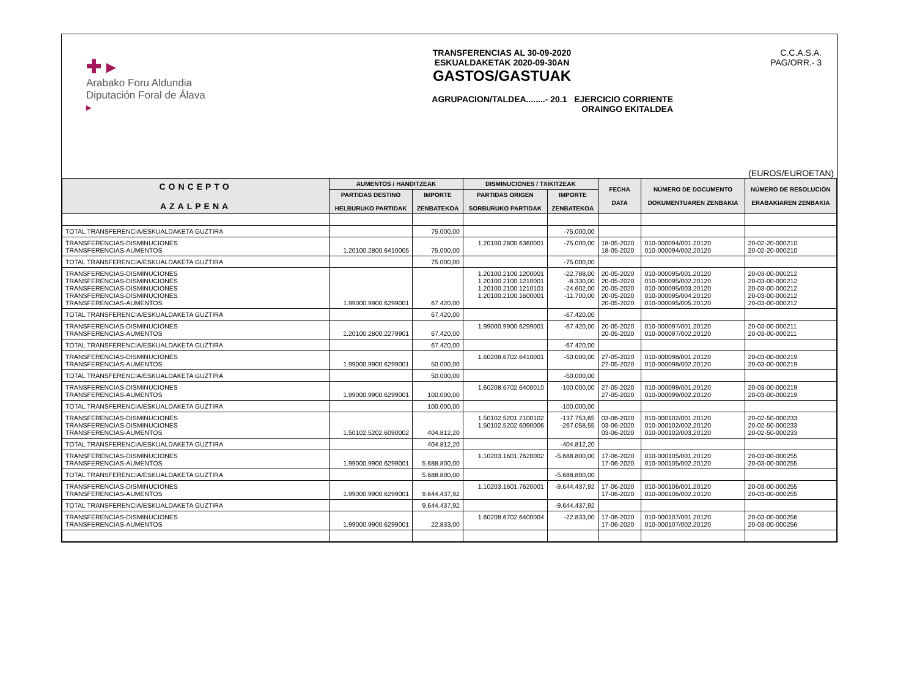✚ ▸
Arabako Foru Aldundia
Diputación Foral de Álava
▸
TRANSFERENCIAS AL 30-09-2020
ESKUALDAKETAK 2020-09-30AN
GASTOS/GASTUAK
AGRUPACION/TALDEA........- 20.1 EJERCICIO CORRIENTE
ORAINGO EKITALDEA
C.C.A.S.A.
PAG/ORR.- 3
(EUROS/EUROETAN)
| CONCEPTO AZALPENA | AUMENTOS / HANDITZEAK | | DISMINUCIONES / TXIKITZEAK | | FECHA DATA | NÚMERO DE DOCUMENTO DOKUMENTUAREN ZENBAKIA | NÚMERO DE RESOLUCIÓN ERABAKIAREN ZENBAKIA |
| --- | --- | --- | --- | --- | --- | --- | --- |
| | PARTIDAS DESTINO HELBURUKO PARTIDAK | IMPORTE ZENBATEKOA | PARTIDAS ORIGEN SORBURUKO PARTIDAK | IMPORTE ZENBATEKOA | | | |
| TOTAL TRANSFERENCIA/ESKUALDAKETA GUZTIRA | | 75.000,00 | | -75.000,00 | | | |
| TRANSFERENCIAS-DISMINUCIONES TRANSFERENCIAS-AUMENTOS | 1.20100.2800.6410005 | 75.000,00 | 1.20100.2800.6360001 | -75.000,00 | 18-05-2020 18-05-2020 | 010-000094/001.20120 010-000094/002.20120 | 20-02-20-000210 20-02-20-000210 |
| TOTAL TRANSFERENCIA/ESKUALDAKETA GUZTIRA | | 75.000,00 | | -75.000,00 | | | |
| TRANSFERENCIAS-DISMINUCIONES TRANSFERENCIAS-DISMINUCIONES TRANSFERENCIAS-DISMINUCIONES TRANSFERENCIAS-DISMINUCIONES TRANSFERENCIAS-AUMENTOS | 1.99000.9900.6299001 | 67.420,00 | 1.20100.2100.1200001 1.20100.2100.1210001 1.20100.2100.1210101 1.20100.2100.1600001 | -22.788,00 -8.330,00 -24.602,00 -11.700,00 | 20-05-2020 20-05-2020 20-05-2020 20-05-2020 20-05-2020 | 010-000095/001.20120 010-000095/002.20120 010-000095/003.20120 010-000095/004.20120 010-000095/005.20120 | 20-03-00-000212 20-03-00-000212 20-03-00-000212 20-03-00-000212 20-03-00-000212 |
| TOTAL TRANSFERENCIA/ESKUALDAKETA GUZTIRA | | 67.420,00 | | -67.420,00 | | | |
| TRANSFERENCIAS-DISMINUCIONES TRANSFERENCIAS-AUMENTOS | 1.20100.2800.2279901 | 67.420,00 | 1.99000.9900.6299001 | -67.420,00 | 20-05-2020 20-05-2020 | 010-000097/001.20120 010-000097/002.20120 | 20-03-00-000211 20-03-00-000211 |
| TOTAL TRANSFERENCIA/ESKUALDAKETA GUZTIRA | | 67.420,00 | | -67.420,00 | | | |
| TRANSFERENCIAS-DISMINUCIONES TRANSFERENCIAS-AUMENTOS | 1.99000.9900.6299001 | 50.000,00 | 1.60208.6702.6410001 | -50.000,00 | 27-05-2020 27-05-2020 | 010-000098/001.20120 010-000098/002.20120 | 20-03-00-000219 20-03-00-000219 |
| TOTAL TRANSFERENCIA/ESKUALDAKETA GUZTIRA | | 50.000,00 | | -50.000,00 | | | |
| TRANSFERENCIAS-DISMINUCIONES TRANSFERENCIAS-AUMENTOS | 1.99000.9900.6299001 | 100.000,00 | 1.60208.6702.6400010 | -100.000,00 | 27-05-2020 27-05-2020 | 010-000099/001.20120 010-000099/002.20120 | 20-03-00-000219 20-03-00-000219 |
| TOTAL TRANSFERENCIA/ESKUALDAKETA GUZTIRA | | 100.000,00 | | -100.000,00 | | | |
| TRANSFERENCIAS-DISMINUCIONES TRANSFERENCIAS-DISMINUCIONES TRANSFERENCIAS-AUMENTOS | 1.50102.5202.6090002 | 404.812,20 | 1.50102.5201.2100102 1.50102.5202.6090006 | -137.753,65 -267.058,55 | 03-06-2020 03-06-2020 03-06-2020 | 010-000102/001.20120 010-000102/002.20120 010-000102/003.20120 | 20-02-50-000233 20-02-50-000233 20-02-50-000233 |
| TOTAL TRANSFERENCIA/ESKUALDAKETA GUZTIRA | | 404.812,20 | | -404.812,20 | | | |
| TRANSFERENCIAS-DISMINUCIONES TRANSFERENCIAS-AUMENTOS | 1.99000.9900.6299001 | 5.688.800,00 | 1.10203.1601.7620002 | -5.688.800,00 | 17-06-2020 17-06-2020 | 010-000105/001.20120 010-000105/002.20120 | 20-03-00-000255 20-03-00-000255 |
| TOTAL TRANSFERENCIA/ESKUALDAKETA GUZTIRA | | 5.688.800,00 | | -5.688.800,00 | | | |
| TRANSFERENCIAS-DISMINUCIONES TRANSFERENCIAS-AUMENTOS | 1.99000.9900.6299001 | 9.644.437,92 | 1.10203.1601.7620001 | -9.644.437,92 | 17-06-2020 17-06-2020 | 010-000106/001.20120 010-000106/002.20120 | 20-03-00-000255 20-03-00-000255 |
| TOTAL TRANSFERENCIA/ESKUALDAKETA GUZTIRA | | 9.644.437,92 | | -9.644.437,92 | | | |
| TRANSFERENCIAS-DISMINUCIONES TRANSFERENCIAS-AUMENTOS | 1.99000.9900.6299001 | 22.833,00 | 1.60208.6702.6400004 | -22.833,00 | 17-06-2020 17-06-2020 | 010-000107/001.20120 010-000107/002.20120 | 20-03-00-000256 20-03-00-000256 |